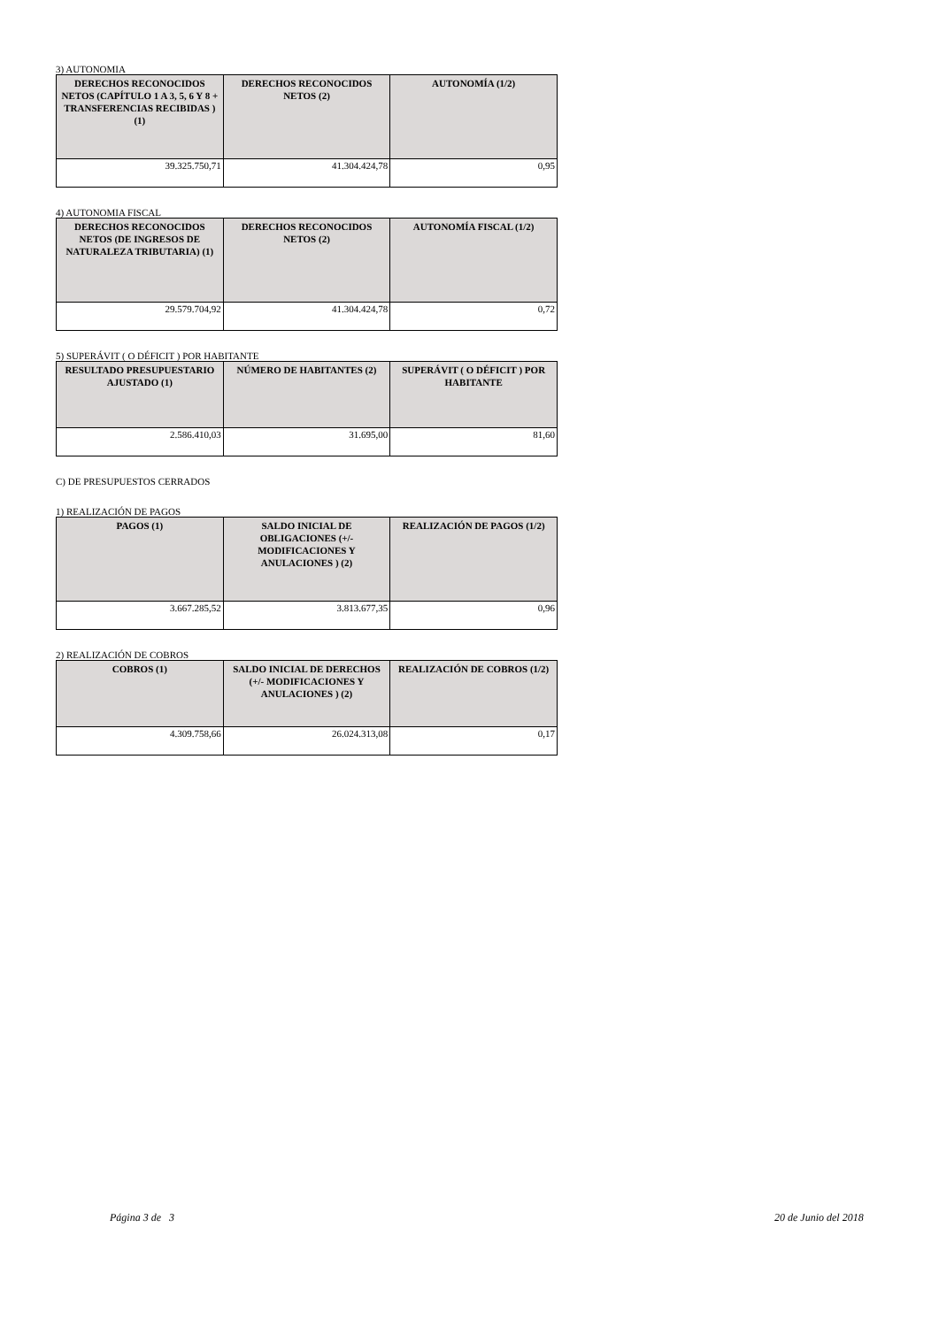3) AUTONOMIA
| DERECHOS RECONOCIDOS NETOS (CAPÍTULO 1 A 3, 5, 6 Y 8 + TRANSFERENCIAS RECIBIDAS ) (1) | DERECHOS RECONOCIDOS NETOS (2) | AUTONOMÍA (1/2) |
| --- | --- | --- |
| 39.325.750,71 | 41.304.424,78 | 0,95 |
4) AUTONOMIA FISCAL
| DERECHOS RECONOCIDOS NETOS (DE INGRESOS DE NATURALEZA TRIBUTARIA) (1) | DERECHOS RECONOCIDOS NETOS (2) | AUTONOMÍA FISCAL (1/2) |
| --- | --- | --- |
| 29.579.704,92 | 41.304.424,78 | 0,72 |
5) SUPERÁVIT ( O DÉFICIT ) POR HABITANTE
| RESULTADO PRESUPUESTARIO AJUSTADO (1) | NÚMERO DE HABITANTES (2) | SUPERÁVIT ( O DÉFICIT ) POR HABITANTE |
| --- | --- | --- |
| 2.586.410,03 | 31.695,00 | 81,60 |
C) DE PRESUPUESTOS CERRADOS
1) REALIZACIÓN DE PAGOS
| PAGOS (1) | SALDO INICIAL DE OBLIGACIONES (+/- MODIFICACIONES Y ANULACIONES ) (2) | REALIZACIÓN DE PAGOS (1/2) |
| --- | --- | --- |
| 3.667.285,52 | 3.813.677,35 | 0,96 |
2) REALIZACIÓN DE COBROS
| COBROS (1) | SALDO INICIAL DE DERECHOS (+/- MODIFICACIONES Y ANULACIONES ) (2) | REALIZACIÓN DE COBROS (1/2) |
| --- | --- | --- |
| 4.309.758,66 | 26.024.313,08 | 0,17 |
Página 3 de 3 20 de Junio del 2018